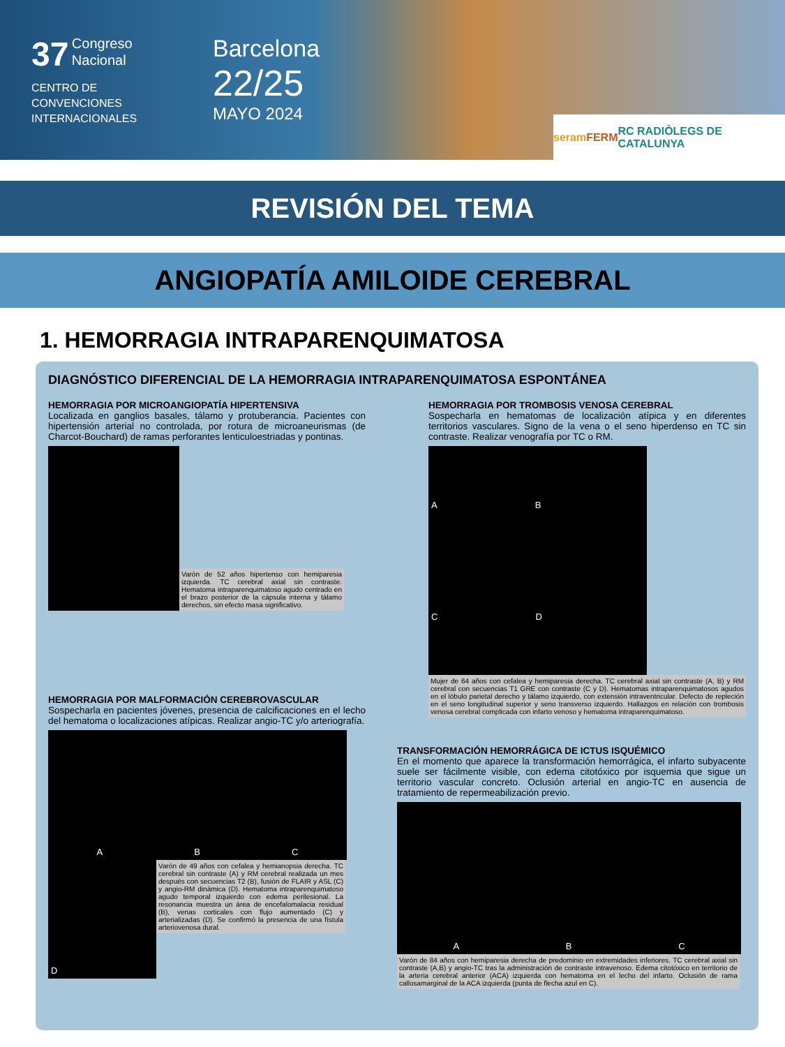37 Congreso
Nacional
CENTRO DE
CONVENCIONES
INTERNACIONALES
Barcelona
22/25
MAYO 2024
seram FERM RC RADIÒLEGS DE CATALUNYA
REVISIÓN DEL TEMA
ANGIOPATÍA AMILOIDE CEREBRAL
1. HEMORRAGIA INTRAPARENQUIMATOSA
DIAGNÓSTICO DIFERENCIAL DE LA HEMORRAGIA INTRAPARENQUIMATOSA ESPONTÁNEA
HEMORRAGIA POR MICROANGIOPATÍA HIPERTENSIVA
Localizada en ganglios basales, tálamo y protuberancia. Pacientes con hipertensión arterial no controlada, por rotura de microaneurismas (de Charcot-Bouchard) de ramas perforantes lenticuloestriadas y pontinas.
Varón de 52 años hipertenso con hemiparesia izquierda. TC cerebral axial sin contraste. Hematoma intraparenquimatoso agudo centrado en el brazo posterior de la cápsula interna y tálamo derechos, sin efecto masa significativo.
HEMORRAGIA POR MALFORMACIÓN CEREBROVASCULAR
Sospecharla en pacientes jóvenes, presencia de calcificaciones en el lecho del hematoma o localizaciones atípicas. Realizar angio-TC y/o arteriografía.
A B C
D
Varón de 49 años con cefalea y hemianopsia derecha. TC cerebral sin contraste (A) y RM cerebral realizada un mes después con secuencias T2 (B), fusión de FLAIR y ASL (C) y angio-RM dinámica (D). Hematoma intraparenquimatoso agudo temporal izquierdo con edema perilesional. La resonancia muestra un área de encefalomalacia residual (B), venas corticales con flujo aumentado (C) y arterializadas (D). Se confirmó la presencia de una fístula arteriovenosa dural.
HEMORRAGIA POR TROMBOSIS VENOSA CEREBRAL
Sospecharla en hematomas de localización atípica y en diferentes territorios vasculares. Signo de la vena o el seno hiperdenso en TC sin contraste. Realizar venografía por TC o RM.
A B C D
Mujer de 64 años con cefalea y hemiparesia derecha. TC cerebral axial sin contraste (A, B) y RM cerebral con secuencias T1 GRE con contraste (C y D). Hematomas intraparenquimatosos agudos en el lóbulo parietal derecho y tálamo izquierdo, con extensión intraventricular. Defecto de repleción en el seno longitudinal superior y seno transverso izquierdo. Hallazgos en relación con trombosis venosa cerebral complicada con infarto venoso y hematoma intraparenquimatoso.
TRANSFORMACIÓN HEMORRÁGICA DE ICTUS ISQUÉMICO
En el momento que aparece la transformación hemorrágica, el infarto subyacente suele ser fácilmente visible, con edema citotóxico por isquemia que sigue un territorio vascular concreto. Oclusión arterial en angio-TC en ausencia de tratamiento de repermeabilización previo.
A B C
Varón de 84 años con hemiparesia derecha de predominio en extremidades inferiores. TC cerebral axial sin contraste (A,B) y angio-TC tras la administración de contraste intravenoso. Edema citotóxico en territorio de la arteria cerebral anterior (ACA) izquierda con hematoma en el lecho del infarto. Oclusión de rama callosamarginal de la ACA izquierda (punta de flecha azul en C).